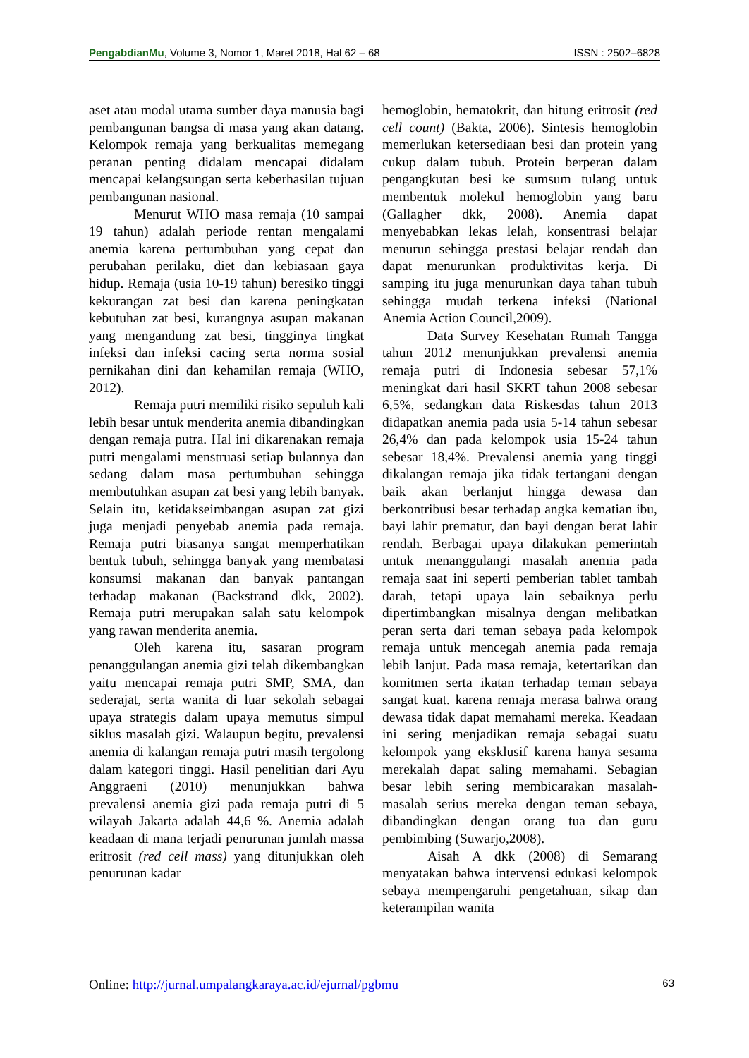PengabdianMu, Volume 3, Nomor 1, Maret 2018, Hal 62 – 68 ISSN : 2502–6828
aset atau modal utama sumber daya manusia bagi pembangunan bangsa di masa yang akan datang. Kelompok remaja yang berkualitas memegang peranan penting didalam mencapai didalam mencapai kelangsungan serta keberhasilan tujuan pembangunan nasional.
Menurut WHO masa remaja (10 sampai 19 tahun) adalah periode rentan mengalami anemia karena pertumbuhan yang cepat dan perubahan perilaku, diet dan kebiasaan gaya hidup. Remaja (usia 10-19 tahun) beresiko tinggi kekurangan zat besi dan karena peningkatan kebutuhan zat besi, kurangnya asupan makanan yang mengandung zat besi, tingginya tingkat infeksi dan infeksi cacing serta norma sosial pernikahan dini dan kehamilan remaja (WHO, 2012).
Remaja putri memiliki risiko sepuluh kali lebih besar untuk menderita anemia dibandingkan dengan remaja putra. Hal ini dikarenakan remaja putri mengalami menstruasi setiap bulannya dan sedang dalam masa pertumbuhan sehingga membutuhkan asupan zat besi yang lebih banyak. Selain itu, ketidakseimbangan asupan zat gizi juga menjadi penyebab anemia pada remaja. Remaja putri biasanya sangat memperhatikan bentuk tubuh, sehingga banyak yang membatasi konsumsi makanan dan banyak pantangan terhadap makanan (Backstrand dkk, 2002). Remaja putri merupakan salah satu kelompok yang rawan menderita anemia.
Oleh karena itu, sasaran program penanggulangan anemia gizi telah dikembangkan yaitu mencapai remaja putri SMP, SMA, dan sederajat, serta wanita di luar sekolah sebagai upaya strategis dalam upaya memutus simpul siklus masalah gizi. Walaupun begitu, prevalensi anemia di kalangan remaja putri masih tergolong dalam kategori tinggi. Hasil penelitian dari Ayu Anggraeni (2010) menunjukkan bahwa prevalensi anemia gizi pada remaja putri di 5 wilayah Jakarta adalah 44,6 %. Anemia adalah keadaan di mana terjadi penurunan jumlah massa eritrosit (red cell mass) yang ditunjukkan oleh penurunan kadar
hemoglobin, hematokrit, dan hitung eritrosit (red cell count) (Bakta, 2006). Sintesis hemoglobin memerlukan ketersediaan besi dan protein yang cukup dalam tubuh. Protein berperan dalam pengangkutan besi ke sumsum tulang untuk membentuk molekul hemoglobin yang baru (Gallagher dkk, 2008). Anemia dapat menyebabkan lekas lelah, konsentrasi belajar menurun sehingga prestasi belajar rendah dan dapat menurunkan produktivitas kerja. Di samping itu juga menurunkan daya tahan tubuh sehingga mudah terkena infeksi (National Anemia Action Council,2009).
Data Survey Kesehatan Rumah Tangga tahun 2012 menunjukkan prevalensi anemia remaja putri di Indonesia sebesar 57,1% meningkat dari hasil SKRT tahun 2008 sebesar 6,5%, sedangkan data Riskesdas tahun 2013 didapatkan anemia pada usia 5-14 tahun sebesar 26,4% dan pada kelompok usia 15-24 tahun sebesar 18,4%. Prevalensi anemia yang tinggi dikalangan remaja jika tidak tertangani dengan baik akan berlanjut hingga dewasa dan berkontribusi besar terhadap angka kematian ibu, bayi lahir prematur, dan bayi dengan berat lahir rendah. Berbagai upaya dilakukan pemerintah untuk menanggulangi masalah anemia pada remaja saat ini seperti pemberian tablet tambah darah, tetapi upaya lain sebaiknya perlu dipertimbangkan misalnya dengan melibatkan peran serta dari teman sebaya pada kelompok remaja untuk mencegah anemia pada remaja lebih lanjut. Pada masa remaja, ketertarikan dan komitmen serta ikatan terhadap teman sebaya sangat kuat. karena remaja merasa bahwa orang dewasa tidak dapat memahami mereka. Keadaan ini sering menjadikan remaja sebagai suatu kelompok yang eksklusif karena hanya sesama merekalah dapat saling memahami. Sebagian besar lebih sering membicarakan masalah-masalah serius mereka dengan teman sebaya, dibandingkan dengan orang tua dan guru pembimbing (Suwarjo,2008).
Aisah A dkk (2008) di Semarang menyatakan bahwa intervensi edukasi kelompok sebaya mempengaruhi pengetahuan, sikap dan keterampilan wanita
Online: http://jurnal.umpalangkaraya.ac.id/ejurnal/pgbmu 63